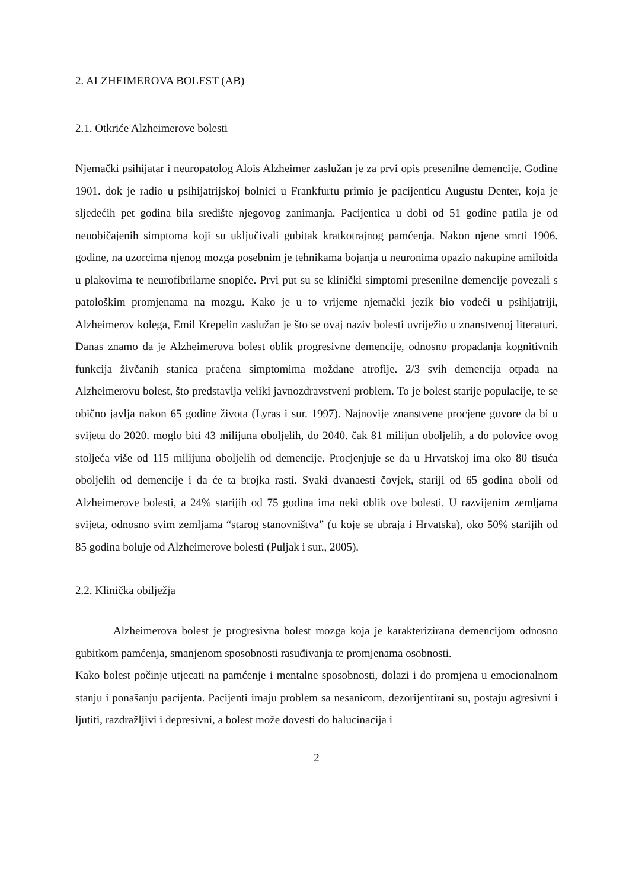2. ALZHEIMEROVA BOLEST (AB)
2.1. Otkriće Alzheimerove bolesti
Njemački psihijatar i neuropatolog Alois Alzheimer zaslužan je za prvi opis presenilne demencije. Godine 1901. dok je radio u psihijatrijskoj bolnici u Frankfurtu primio je pacijenticu Augustu Denter, koja je sljedećih pet godina bila središte njegovog zanimanja. Pacijentica u dobi od 51 godine patila je od neuobičajenih simptoma koji su uključivali gubitak kratkotrajnog pamćenja. Nakon njene smrti 1906. godine, na uzorcima njenog mozga posebnim je tehnikama bojanja u neuronima opazio nakupine amiloida u plakovima te neurofibrilarne snopiće. Prvi put su se klinički simptomi presenilne demencije povezali s patološkim promjenama na mozgu. Kako je u to vrijeme njemački jezik bio vodeći u psihijatriji, Alzheimerov kolega, Emil Krepelin zaslužan je što se ovaj naziv bolesti uvriježio u znanstvenoj literaturi. Danas znamo da je Alzheimerova bolest oblik progresivne demencije, odnosno propadanja kognitivnih funkcija živčanih stanica praćena simptomima moždane atrofije. 2/3 svih demencija otpada na Alzheimerovu bolest, što predstavlja veliki javnozdravstveni problem. To je bolest starije populacije, te se obično javlja nakon 65 godine života (Lyras i sur. 1997). Najnovije znanstvene procjene govore da bi u svijetu do 2020. moglo biti 43 milijuna oboljelih, do 2040. čak 81 milijun oboljelih, a do polovice ovog stoljeća više od 115 milijuna oboljelih od demencije. Procjenjuje se da u Hrvatskoj ima oko 80 tisuća oboljelih od demencije i da će ta brojka rasti. Svaki dvanaesti čovjek, stariji od 65 godina oboli od Alzheimerove bolesti, a 24% starijih od 75 godina ima neki oblik ove bolesti. U razvijenim zemljama svijeta, odnosno svim zemljama “starog stanovništva” (u koje se ubraja i Hrvatska), oko 50% starijih od 85 godina boluje od Alzheimerove bolesti (Puljak i sur., 2005).
2.2. Klinička obilježja
Alzheimerova bolest je progresivna bolest mozga koja je karakterizirana demencijom odnosno gubitkom pamćenja, smanjenom sposobnosti rasuđivanja te promjenama osobnosti.
Kako bolest počinje utjecati na pamćenje i mentalne sposobnosti, dolazi i do promjena u emocionalnom stanju i ponašanju pacijenta. Pacijenti imaju problem sa nesanicom, dezorijentirani su, postaju agresivni i ljutiti, razdražljivi i depresivni, a bolest može dovesti do halucinacija i
2